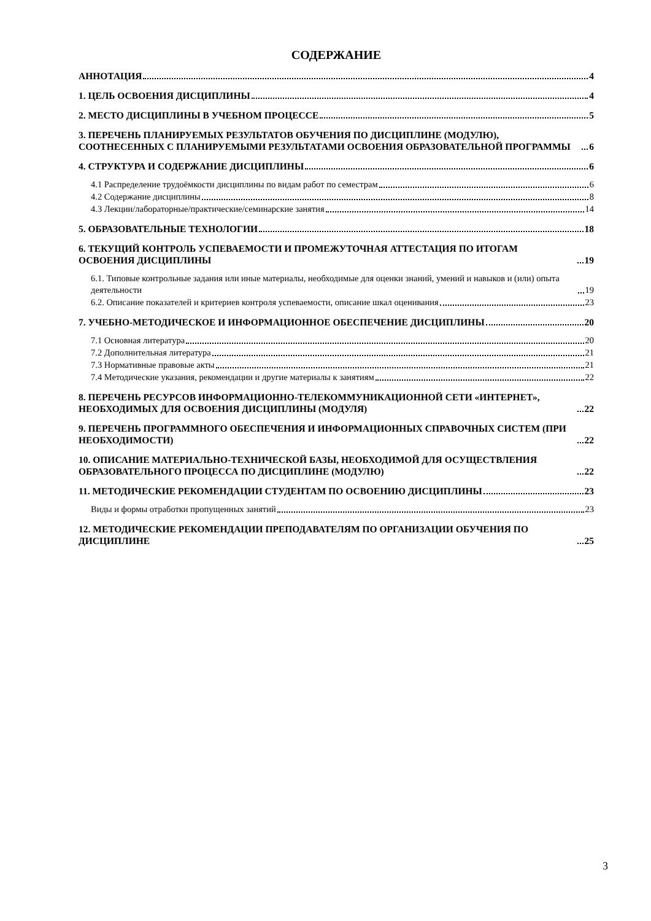СОДЕРЖАНИЕ
АННОТАЦИЯ 4
1. ЦЕЛЬ ОСВОЕНИЯ ДИСЦИПЛИНЫ 4
2. МЕСТО ДИСЦИПЛИНЫ В УЧЕБНОМ ПРОЦЕССЕ 5
3. ПЕРЕЧЕНЬ ПЛАНИРУЕМЫХ РЕЗУЛЬТАТОВ ОБУЧЕНИЯ ПО ДИСЦИПЛИНЕ (МОДУЛЮ), СООТНЕСЕННЫХ С ПЛАНИРУЕМЫМИ РЕЗУЛЬТАТАМИ ОСВОЕНИЯ ОБРАЗОВАТЕЛЬНОЙ ПРОГРАММЫ 6
4. СТРУКТУРА И СОДЕРЖАНИЕ ДИСЦИПЛИНЫ 6
4.1 Распределение трудоёмкости дисциплины по видам работ по семестрам 6
4.2 Содержание дисциплины 8
4.3 Лекции/лабораторные/практические/семинарские занятия 14
5. ОБРАЗОВАТЕЛЬНЫЕ ТЕХНОЛОГИИ 18
6. ТЕКУЩИЙ КОНТРОЛЬ УСПЕВАЕМОСТИ И ПРОМЕЖУТОЧНАЯ АТТЕСТАЦИЯ ПО ИТОГАМ ОСВОЕНИЯ ДИСЦИПЛИНЫ 19
6.1. Типовые контрольные задания или иные материалы, необходимые для оценки знаний, умений и навыков и (или) опыта деятельности 19
6.2. Описание показателей и критериев контроля успеваемости, описание шкал оценивания 23
7. УЧЕБНО-МЕТОДИЧЕСКОЕ И ИНФОРМАЦИОННОЕ ОБЕСПЕЧЕНИЕ ДИСЦИПЛИНЫ 20
7.1 Основная литература 20
7.2 Дополнительная литература 21
7.3 Нормативные правовые акты 21
7.4 Методические указания, рекомендации и другие материалы к занятиям 22
8. ПЕРЕЧЕНЬ РЕСУРСОВ ИНФОРМАЦИОННО-ТЕЛЕКОММУНИКАЦИОННОЙ СЕТИ «ИНТЕРНЕТ», НЕОБХОДИМЫХ ДЛЯ ОСВОЕНИЯ ДИСЦИПЛИНЫ (МОДУЛЯ) 22
9. ПЕРЕЧЕНЬ ПРОГРАММНОГО ОБЕСПЕЧЕНИЯ И ИНФОРМАЦИОННЫХ СПРАВОЧНЫХ СИСТЕМ (ПРИ НЕОБХОДИМОСТИ) 22
10. ОПИСАНИЕ МАТЕРИАЛЬНО-ТЕХНИЧЕСКОЙ БАЗЫ, НЕОБХОДИМОЙ ДЛЯ ОСУЩЕСТВЛЕНИЯ ОБРАЗОВАТЕЛЬНОГО ПРОЦЕССА ПО ДИСЦИПЛИНЕ (МОДУЛЮ) 22
11. МЕТОДИЧЕСКИЕ РЕКОМЕНДАЦИИ СТУДЕНТАМ ПО ОСВОЕНИЮ ДИСЦИПЛИНЫ 23
Виды и формы отработки пропущенных занятий 23
12. МЕТОДИЧЕСКИЕ РЕКОМЕНДАЦИИ ПРЕПОДАВАТЕЛЯМ ПО ОРГАНИЗАЦИИ ОБУЧЕНИЯ ПО ДИСЦИПЛИНЕ 25
3